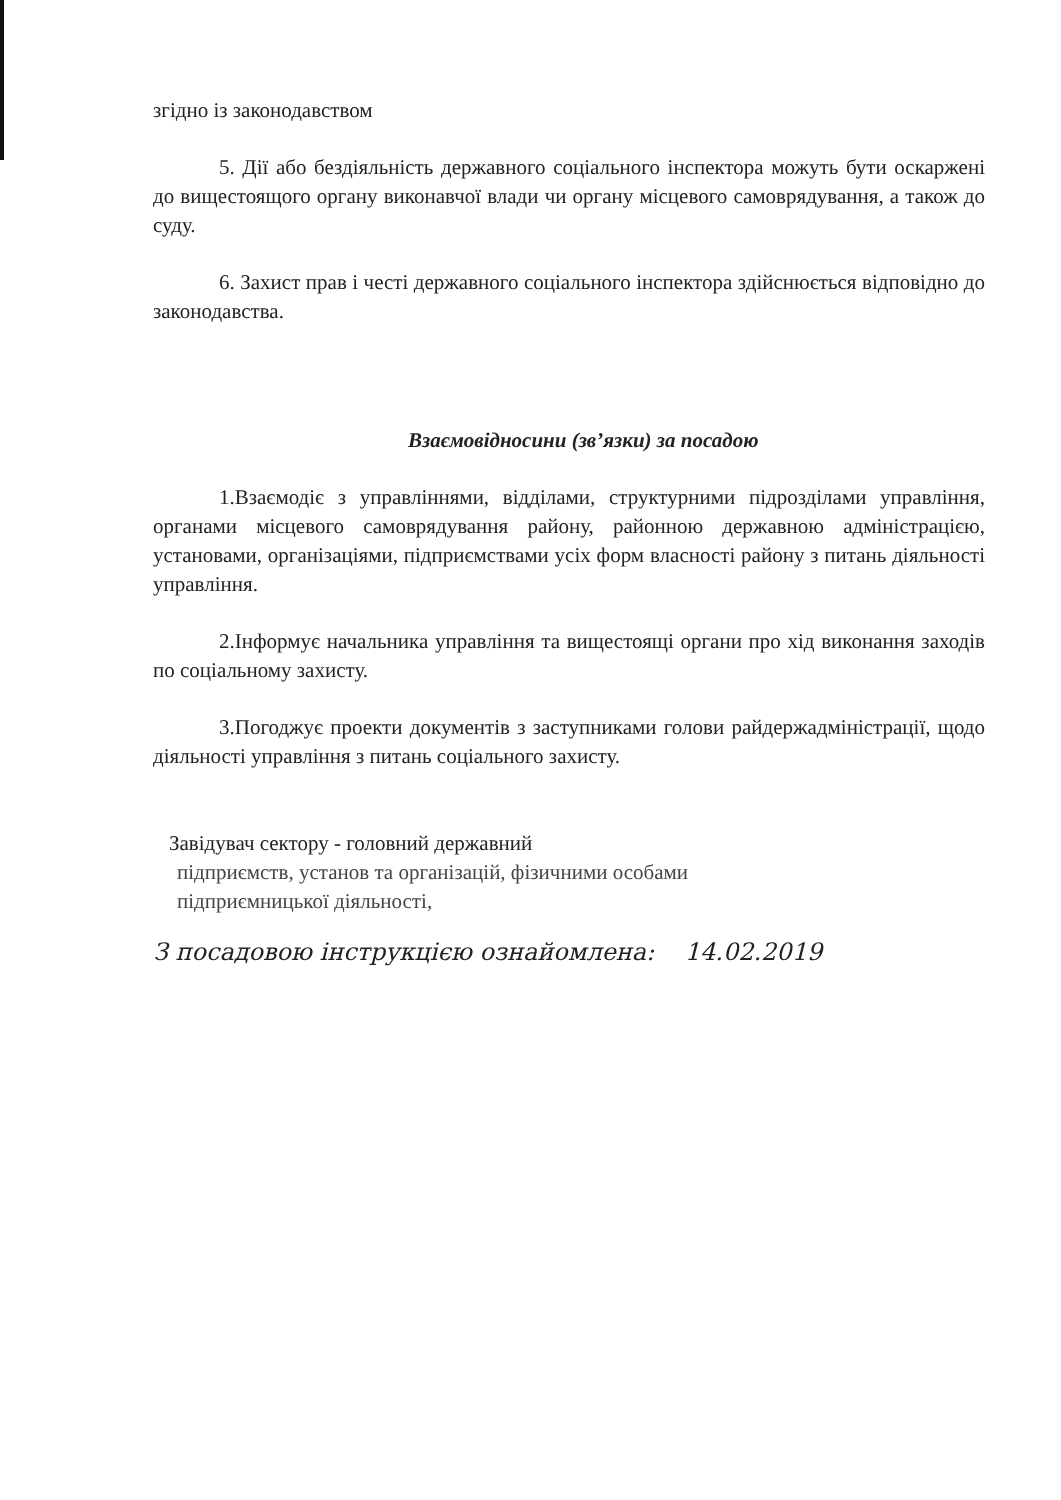згідно із законодавством
5. Дії або бездіяльність державного соціального інспектора можуть бути оскаржені до вищестоящого органу виконавчої влади чи органу місцевого самоврядування, а також до суду.
6. Захист прав і честі державного соціального інспектора здійснюється відповідно до законодавства.
Взаємовідносини (зв’язки) за посадою
1.Взаємодіє з управліннями, відділами, структурними підрозділами управління, органами місцевого самоврядування району, районною державною адміністрацією, установами, організаціями, підприємствами усіх форм власності району з питань діяльності управління.
2.Інформує начальника управління та вищестоящі органи про хід виконання заходів по соціальному захисту.
3.Погоджує проекти документів з заступниками голови райдержадміністрації, щодо діяльності управління з питань соціального захисту.
Завідувач сектору - головний державний
підприємств, установ та організацій, фізичними особами
підприємницької діяльності,
З посадовою інструкцією ознайомлена: 14.02.2019